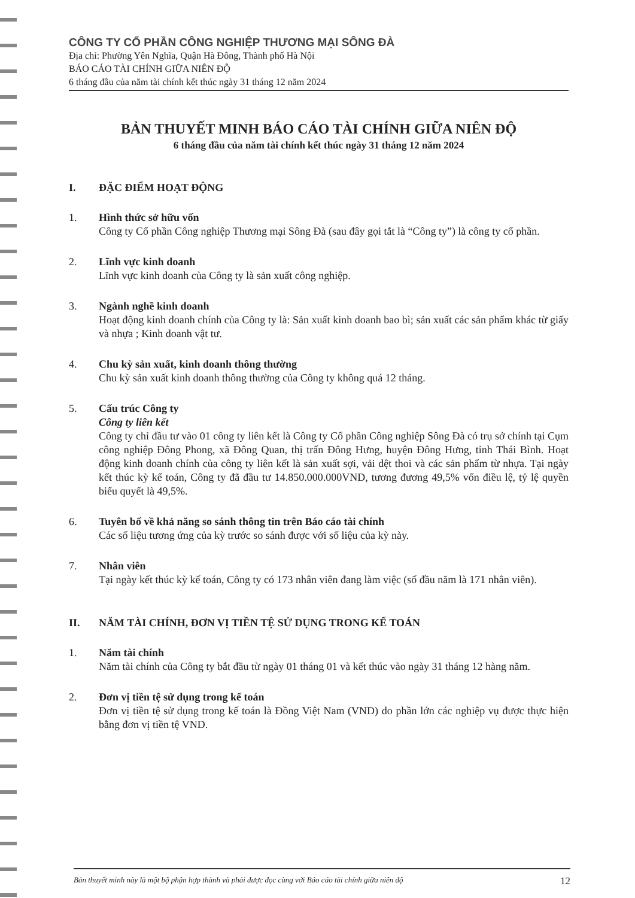CÔNG TY CỔ PHẦN CÔNG NGHIỆP THƯƠNG MẠI SÔNG ĐÀ
Địa chỉ: Phường Yên Nghĩa, Quận Hà Đông, Thành phố Hà Nội
BÁO CÁO TÀI CHÍNH GIỮA NIÊN ĐỘ
6 tháng đầu của năm tài chính kết thúc ngày 31 tháng 12 năm 2024
BẢN THUYẾT MINH BÁO CÁO TÀI CHÍNH GIỮA NIÊN ĐỘ
6 tháng đầu của năm tài chính kết thúc ngày 31 tháng 12 năm 2024
I. ĐẶC ĐIỂM HOẠT ĐỘNG
1. Hình thức sở hữu vốn
Công ty Cổ phần Công nghiệp Thương mại Sông Đà (sau đây gọi tắt là “Công ty”) là công ty cổ phần.
2. Lĩnh vực kinh doanh
Lĩnh vực kinh doanh của Công ty là sản xuất công nghiệp.
3. Ngành nghề kinh doanh
Hoạt động kinh doanh chính của Công ty là: Sản xuất kinh doanh bao bì; sản xuất các sản phẩm khác từ giấy và nhựa ; Kinh doanh vật tư.
4. Chu kỳ sản xuất, kinh doanh thông thường
Chu kỳ sản xuất kinh doanh thông thường của Công ty không quá 12 tháng.
5. Cấu trúc Công ty
Công ty liên kết
Công ty chỉ đầu tư vào 01 công ty liên kết là Công ty Cổ phần Công nghiệp Sông Đà có trụ sở chính tại Cụm công nghiệp Đông Phong, xã Đông Quan, thị trấn Đông Hưng, huyện Đông Hưng, tỉnh Thái Bình. Hoạt động kinh doanh chính của công ty liên kết là sản xuất sợi, vải dệt thoi và các sản phẩm từ nhựa. Tại ngày kết thúc kỳ kế toán, Công ty đã đầu tư 14.850.000.000VND, tương đương 49,5% vốn điều lệ, tỷ lệ quyền biểu quyết là 49,5%.
6. Tuyên bố về khả năng so sánh thông tin trên Báo cáo tài chính
Các số liệu tương ứng của kỳ trước so sánh được với số liệu của kỳ này.
7. Nhân viên
Tại ngày kết thúc kỳ kế toán, Công ty có 173 nhân viên đang làm việc (số đầu năm là 171 nhân viên).
II. NĂM TÀI CHÍNH, ĐƠN VỊ TIỀN TỆ SỬ DỤNG TRONG KẾ TOÁN
1. Năm tài chính
Năm tài chính của Công ty bắt đầu từ ngày 01 tháng 01 và kết thúc vào ngày 31 tháng 12 hàng năm.
2. Đơn vị tiền tệ sử dụng trong kế toán
Đơn vị tiền tệ sử dụng trong kế toán là Đồng Việt Nam (VND) do phần lớn các nghiệp vụ được thực hiện bằng đơn vị tiền tệ VND.
Bản thuyết minh này là một bộ phận hợp thành và phải được đọc cùng với Báo cáo tài chính giữa niên độ 12